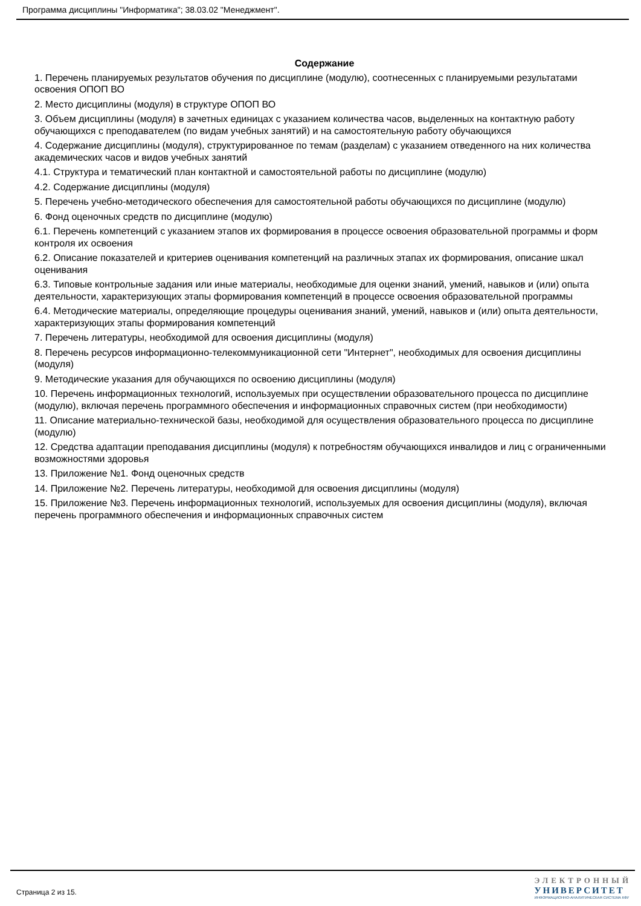Программа дисциплины "Информатика"; 38.03.02 "Менеджмент".
Содержание
1. Перечень планируемых результатов обучения по дисциплине (модулю), соотнесенных с планируемыми результатами освоения ОПОП ВО
2. Место дисциплины (модуля) в структуре ОПОП ВО
3. Объем дисциплины (модуля) в зачетных единицах с указанием количества часов, выделенных на контактную работу обучающихся с преподавателем (по видам учебных занятий) и на самостоятельную работу обучающихся
4. Содержание дисциплины (модуля), структурированное по темам (разделам) с указанием отведенного на них количества академических часов и видов учебных занятий
4.1. Структура и тематический план контактной и самостоятельной работы по дисциплине (модулю)
4.2. Содержание дисциплины (модуля)
5. Перечень учебно-методического обеспечения для самостоятельной работы обучающихся по дисциплине (модулю)
6. Фонд оценочных средств по дисциплине (модулю)
6.1. Перечень компетенций с указанием этапов их формирования в процессе освоения образовательной программы и форм контроля их освоения
6.2. Описание показателей и критериев оценивания компетенций на различных этапах их формирования, описание шкал оценивания
6.3. Типовые контрольные задания или иные материалы, необходимые для оценки знаний, умений, навыков и (или) опыта деятельности, характеризующих этапы формирования компетенций в процессе освоения образовательной программы
6.4. Методические материалы, определяющие процедуры оценивания знаний, умений, навыков и (или) опыта деятельности, характеризующих этапы формирования компетенций
7. Перечень литературы, необходимой для освоения дисциплины (модуля)
8. Перечень ресурсов информационно-телекоммуникационной сети "Интернет", необходимых для освоения дисциплины (модуля)
9. Методические указания для обучающихся по освоению дисциплины (модуля)
10. Перечень информационных технологий, используемых при осуществлении образовательного процесса по дисциплине (модулю), включая перечень программного обеспечения и информационных справочных систем (при необходимости)
11. Описание материально-технической базы, необходимой для осуществления образовательного процесса по дисциплине (модулю)
12. Средства адаптации преподавания дисциплины (модуля) к потребностям обучающихся инвалидов и лиц с ограниченными возможностями здоровья
13. Приложение №1. Фонд оценочных средств
14. Приложение №2. Перечень литературы, необходимой для освоения дисциплины (модуля)
15. Приложение №3. Перечень информационных технологий, используемых для освоения дисциплины (модуля), включая перечень программного обеспечения и информационных справочных систем
Страница 2 из 15.
ЭЛЕКТРОННЫЙ
УНИВЕРСИТЕТ
ИНФОРМАЦИОННО-АНАЛИТИЧЕСКАЯ СИСТЕМА КФУ